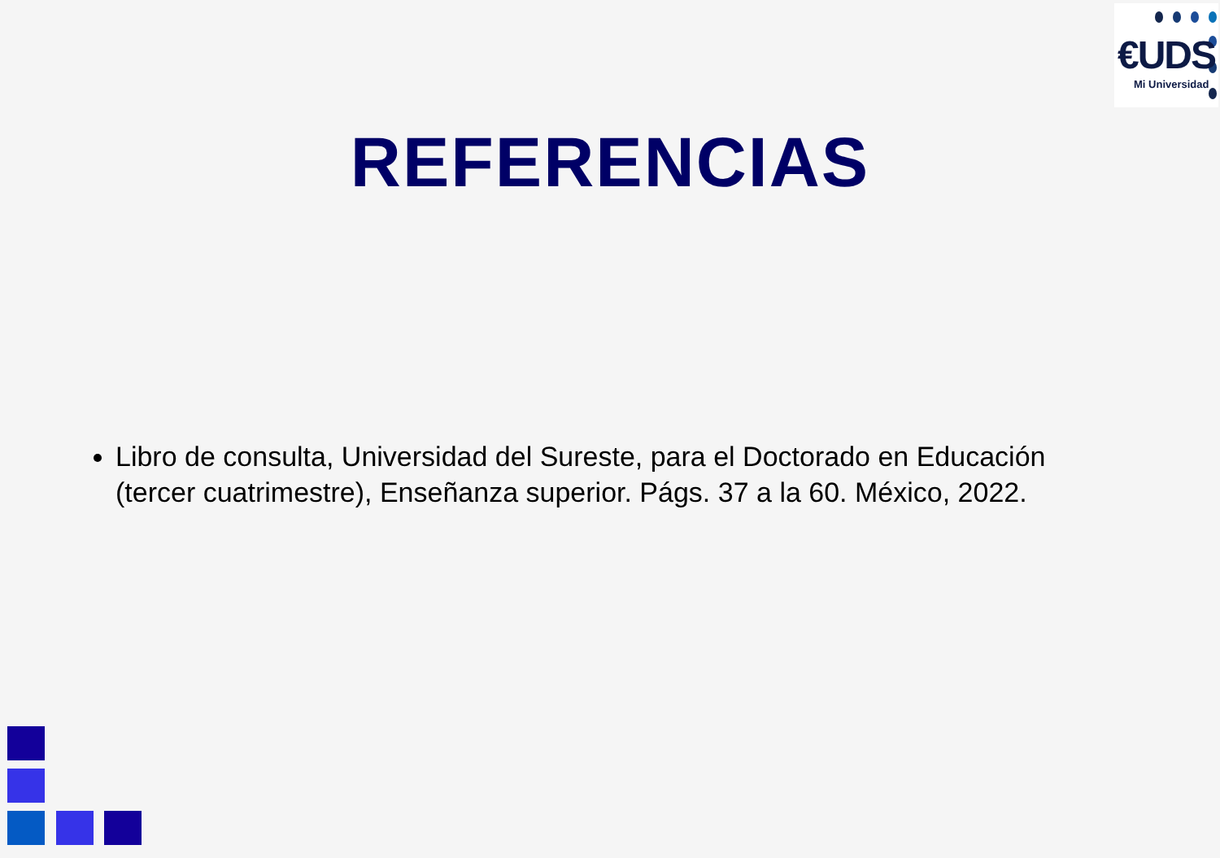€UDS
Mi Universidad
REFERENCIAS
Libro de consulta, Universidad del Sureste, para el Doctorado en Educación (tercer cuatrimestre), Enseñanza superior. Págs. 37 a la 60. México, 2022.